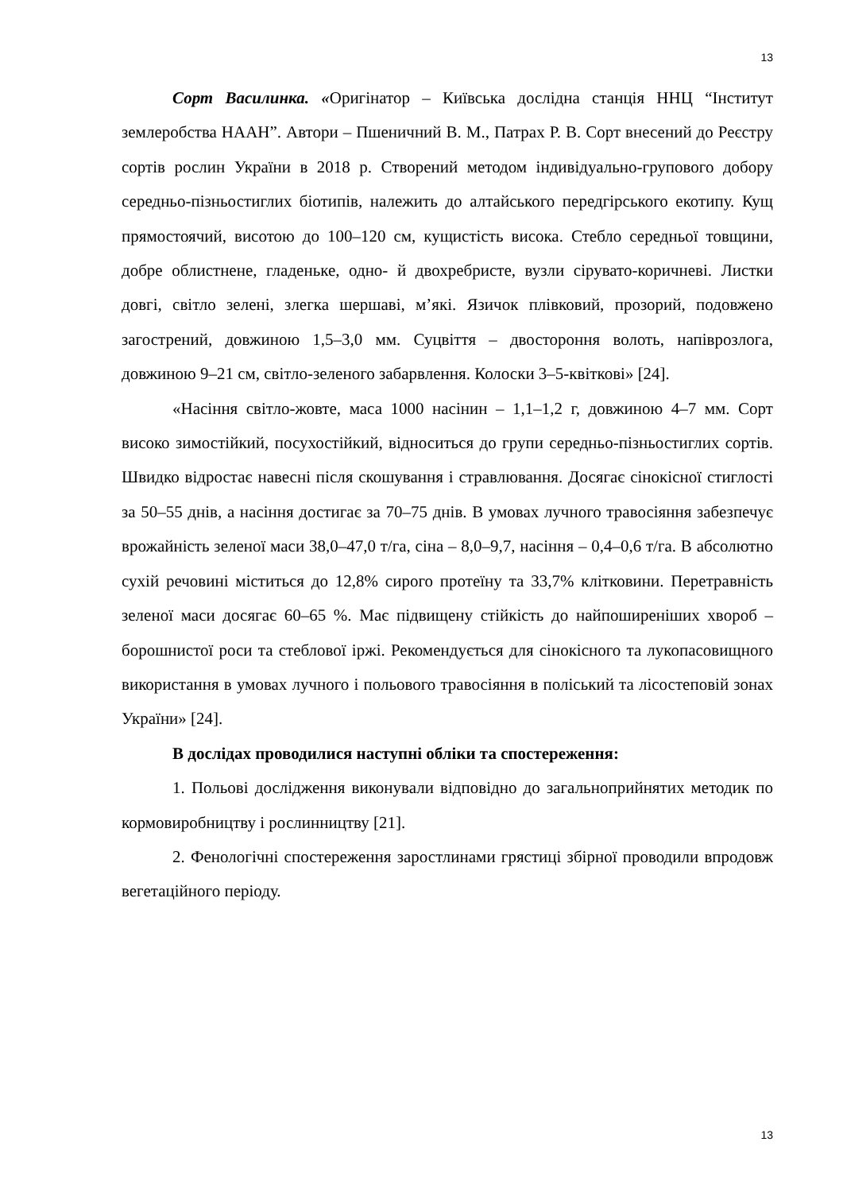13
Сорт Василинка. «Оригінатор – Київська дослідна станція ННЦ “Інститут землеробства НААН”. Автори – Пшеничний В. М., Патрах Р. В. Сорт внесений до Реєстру сортів рослин України в 2018 р. Створений методом індивідуально-групового добору середньо-пізньостиглих біотипів, належить до алтайського передгірського екотипу. Кущ прямостоячий, висотою до 100–120 см, кущистість висока. Стебло середньої товщини, добре облистнене, гладеньке, одно- й двохребристе, вузли сірувато-коричневі. Листки довгі, світло зелені, злегка шершаві, м’які. Язичок плівковий, прозорий, подовжено загострений, довжиною 1,5–3,0 мм. Суцвіття – двостороння волоть, напіврозлога, довжиною 9–21 см, світло-зеленого забарвлення. Колоски 3–5-квіткові» [24].
«Насіння світло-жовте, маса 1000 насінин – 1,1–1,2 г, довжиною 4–7 мм. Сорт високо зимостійкий, посухостійкий, відноситься до групи середньо-пізньостиглих сортів. Швидко відростає навесні після скошування і стравлювання. Досягає сінокісної стиглості за 50–55 днів, а насіння достигає за 70–75 днів. В умовах лучного травосіяння забезпечує врожайність зеленої маси 38,0–47,0 т/га, сіна – 8,0–9,7, насіння – 0,4–0,6 т/га. В абсолютно сухій речовині міститься до 12,8% сирого протеїну та 33,7% клітковини. Перетравність зеленої маси досягає 60–65 %. Має підвищену стійкість до найпоширеніших хвороб – борошнистої роси та стеблової іржі. Рекомендується для сінокісного та лукопасовищного використання в умовах лучного і польового травосіяння в поліський та лісостеповій зонах України» [24].
В дослідах проводилися наступні обліки та спостереження:
1. Польові дослідження виконували відповідно до загальноприйнятих методик по кормовиробництву і рослинництву [21].
2. Фенологічні спостереження заростлинами грястиці збірної проводили впродовж вегетаційного періоду.
13